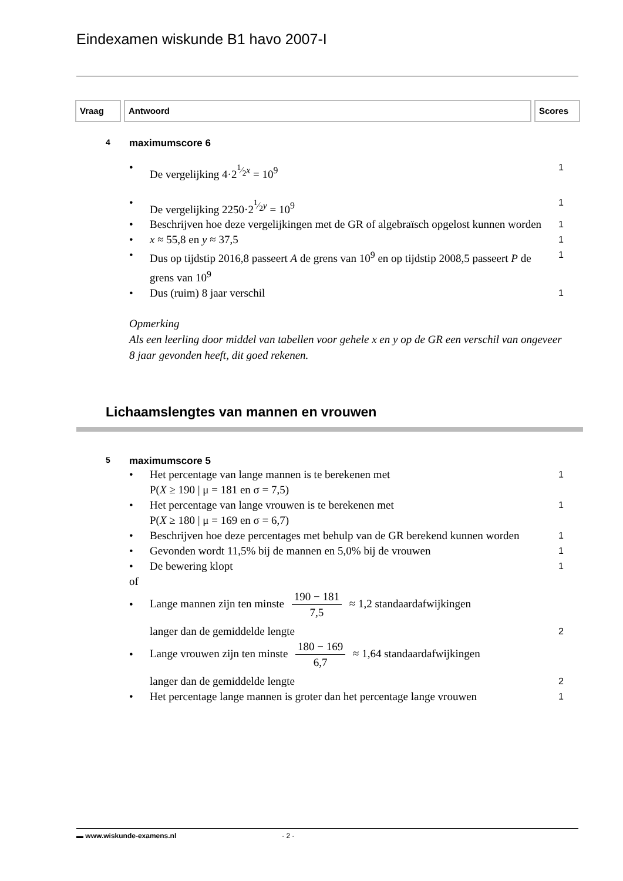Eindexamen wiskunde B1 havo 2007-I
Vraag Antwoord Scores
4 maximumscore 6
• De vergelijking 4·2<sup>1⁄2x</sup> = 10<sup>9</sup> 1
• De vergelijking 2250·2<sup>1⁄2y</sup> = 10<sup>9</sup> 1
• Beschrijven hoe deze vergelijkingen met de GR of algebraïsch opgelost kunnen worden 1
• x ≈ 55,8 en y ≈ 37,5 1
• Dus op tijdstip 2016,8 passeert A de grens van 10<sup>9</sup> en op tijdstip 2008,5 passeert P de grens van 10<sup>9</sup> 1
• Dus (ruim) 8 jaar verschil 1
Opmerking
Als een leerling door middel van tabellen voor gehele x en y op de GR een verschil van ongeveer 8 jaar gevonden heeft, dit goed rekenen.
Lichaamslengtes van mannen en vrouwen
5 maximumscore 5
• Het percentage van lange mannen is te berekenen met
P(X ≥ 190 | μ = 181 en σ = 7,5) 1
• Het percentage van lange vrouwen is te berekenen met
P(X ≥ 180 | μ = 169 en σ = 6,7) 1
• Beschrijven hoe deze percentages met behulp van de GR berekend kunnen worden 1
• Gevonden wordt 11,5% bij de mannen en 5,0% bij de vrouwen 1
• De bewering klopt 1
of
• Lange mannen zijn ten minste 190 − 181 7,5 ≈ 1,2 standaardafwijkingen
langer dan de gemiddelde lengte 2
• Lange vrouwen zijn ten minste 180 − 169 6,7 ≈ 1,64 standaardafwijkingen
langer dan de gemiddelde lengte 2
• Het percentage lange mannen is groter dan het percentage lange vrouwen 1
▬ www.wiskunde-examens.nl - 2 -